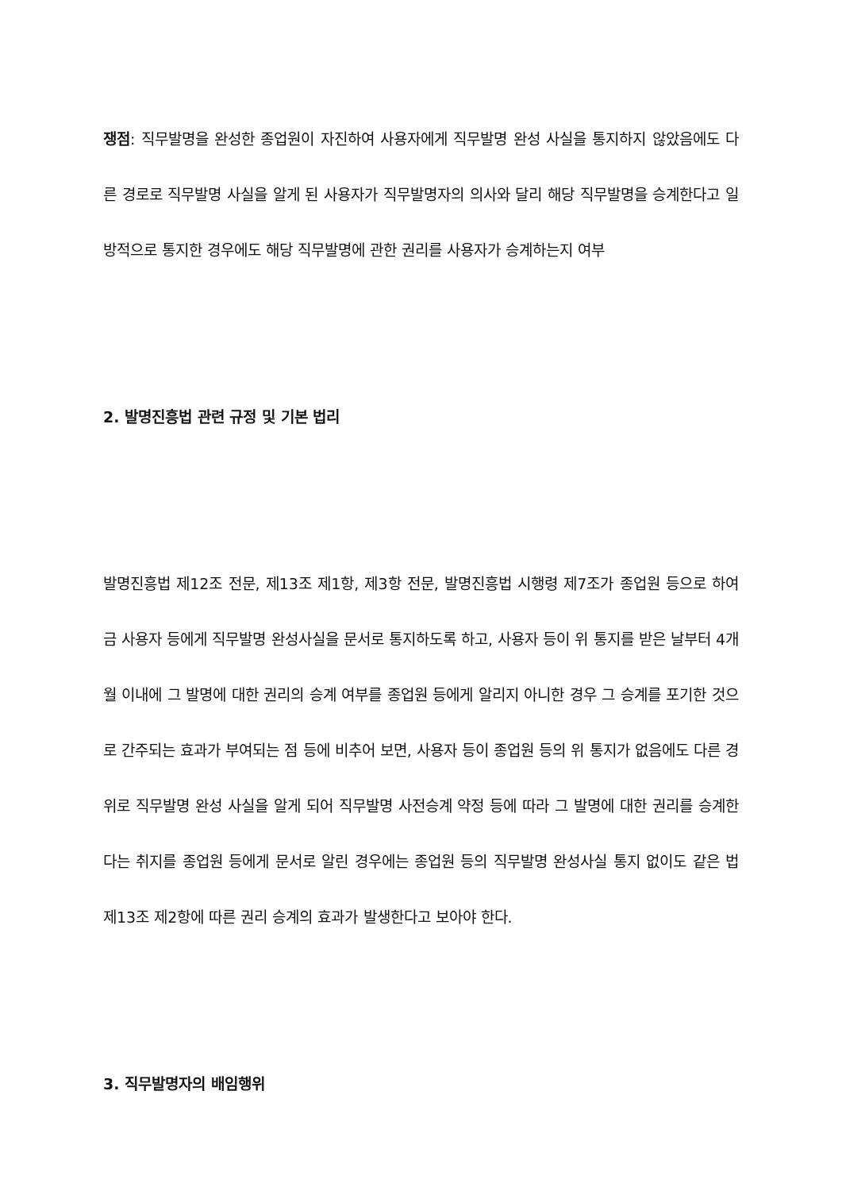쟁점: 직무발명을 완성한 종업원이 자진하여 사용자에게 직무발명 완성 사실을 통지하지 않았음에도 다른 경로로 직무발명 사실을 알게 된 사용자가 직무발명자의 의사와 달리 해당 직무발명을 승계한다고 일방적으로 통지한 경우에도 해당 직무발명에 관한 권리를 사용자가 승계하는지 여부
2. 발명진흥법 관련 규정 및 기본 법리
발명진흥법 제12조 전문, 제13조 제1항, 제3항 전문, 발명진흥법 시행령 제7조가 종업원 등으로 하여금 사용자 등에게 직무발명 완성사실을 문서로 통지하도록 하고, 사용자 등이 위 통지를 받은 날부터 4개월 이내에 그 발명에 대한 권리의 승계 여부를 종업원 등에게 알리지 아니한 경우 그 승계를 포기한 것으로 간주되는 효과가 부여되는 점 등에 비추어 보면, 사용자 등이 종업원 등의 위 통지가 없음에도 다른 경위로 직무발명 완성 사실을 알게 되어 직무발명 사전승계 약정 등에 따라 그 발명에 대한 권리를 승계한다는 취지를 종업원 등에게 문서로 알린 경우에는 종업원 등의 직무발명 완성사실 통지 없이도 같은 법 제13조 제2항에 따른 권리 승계의 효과가 발생한다고 보아야 한다.
3. 직무발명자의 배임행위